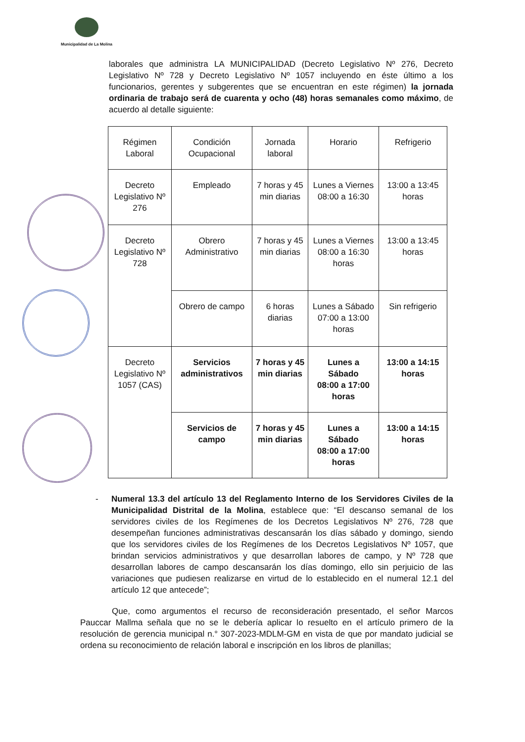Municipalidad de La Molina
laborales que administra LA MUNICIPALIDAD (Decreto Legislativo Nº 276, Decreto Legislativo Nº 728 y Decreto Legislativo Nº 1057 incluyendo en éste último a los funcionarios, gerentes y subgerentes que se encuentran en este régimen) la jornada ordinaria de trabajo será de cuarenta y ocho (48) horas semanales como máximo, de acuerdo al detalle siguiente:
| Régimen Laboral | Condición Ocupacional | Jornada laboral | Horario | Refrigerio |
| Decreto Legislativo Nº 276 | Empleado | 7 horas y 45 min diarias | Lunes a Viernes 08:00 a 16:30 | 13:00 a 13:45 horas |
| Decreto Legislativo Nº 728 | Obrero Administrativo | 7 horas y 45 min diarias | Lunes a Viernes 08:00 a 16:30 horas | 13:00 a 13:45 horas |
| | Obrero de campo | 6 horas diarias | Lunes a Sábado 07:00 a 13:00 horas | Sin refrigerio |
| Decreto Legislativo Nº 1057 (CAS) | Servicios administrativos | 7 horas y 45 min diarias | Lunes a Sábado 08:00 a 17:00 horas | 13:00 a 14:15 horas |
| | Servicios de campo | 7 horas y 45 min diarias | Lunes a Sábado 08:00 a 17:00 horas | 13:00 a 14:15 horas |
- Numeral 13.3 del artículo 13 del Reglamento Interno de los Servidores Civiles de la Municipalidad Distrital de la Molina, establece que: “El descanso semanal de los servidores civiles de los Regímenes de los Decretos Legislativos Nº 276, 728 que desempeñan funciones administrativas descansarán los días sábado y domingo, siendo que los servidores civiles de los Regímenes de los Decretos Legislativos Nº 1057, que brindan servicios administrativos y que desarrollan labores de campo, y Nº 728 que desarrollan labores de campo descansarán los días domingo, ello sin perjuicio de las variaciones que pudiesen realizarse en virtud de lo establecido en el numeral 12.1 del artículo 12 que antecede”;
Que, como argumentos el recurso de reconsideración presentado, el señor Marcos Pauccar Mallma señala que no se le debería aplicar lo resuelto en el artículo primero de la resolución de gerencia municipal n.° 307-2023-MDLM-GM en vista de que por mandato judicial se ordena su reconocimiento de relación laboral e inscripción en los libros de planillas;